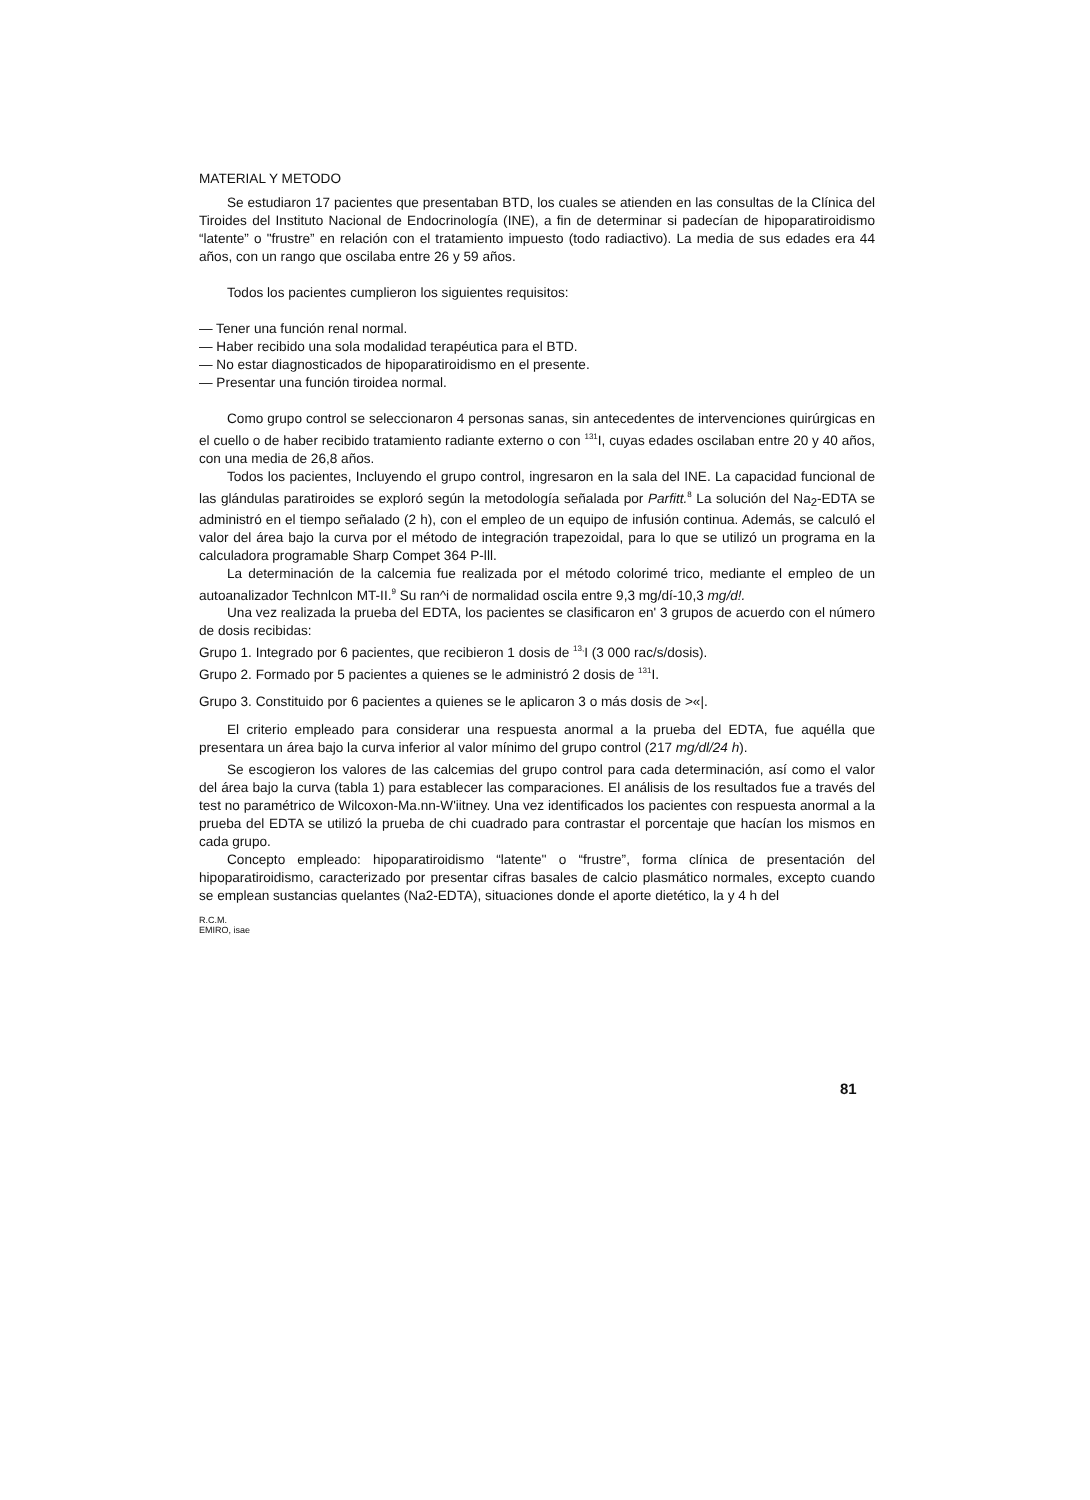MATERIAL Y METODO
Se estudiaron 17 pacientes que presentaban BTD, los cuales se atienden en las consultas de la Clínica del Tiroides del Instituto Nacional de Endocrinología (INE), a fin de determinar si padecían de hipoparatiroidismo “latente” o "frustre” en relación con el tratamiento impuesto (todo radiactivo). La media de sus edades era 44 años, con un rango que oscilaba entre 26 y 59 años.
Todos los pacientes cumplieron los siguientes requisitos:
— Tener una función renal normal.
— Haber recibido una sola modalidad terapéutica para el BTD.
— No estar diagnosticados de hipoparatiroidismo en el presente.
— Presentar una función tiroidea normal.
Como grupo control se seleccionaron 4 personas sanas, sin antecedentes de intervenciones quirúrgicas en el cuello o de haber recibido tratamiento radiante externo o con <sup>131</sup>I, cuyas edades oscilaban entre 20 y 40 años, con una media de 26,8 años.
Todos los pacientes, Incluyendo el grupo control, ingresaron en la sala del INE. La capacidad funcional de las glándulas paratiroides se exploró según la metodología señalada por Parfitt.<sup>8</sup> La solución del Na<sub>2</sub>-EDTA se administró en el tiempo señalado (2 h), con el empleo de un equipo de infusión continua. Además, se calculó el valor del área bajo la curva por el método de integración trapezoidal, para lo que se utilizó un programa en la calculadora programable Sharp Compet 364 P-lll.
La determinación de la calcemia fue realizada por el método colorimé trico, mediante el empleo de un autoanalizador Technlcon MT-II.<sup>9</sup> Su ran^i de normalidad oscila entre 9,3 mg/dí-10,3 mg/d!.
Una vez realizada la prueba del EDTA, los pacientes se clasificaron en' 3 grupos de acuerdo con el número de dosis recibidas:
Grupo 1. Integrado por 6 pacientes, que recibieron 1 dosis de <sup>13,</sup>I (3 000 rac/s/dosis).
Grupo 2. Formado por 5 pacientes a quienes se le administró 2 dosis de <sup>131</sup>I.
Grupo 3. Constituido por 6 pacientes a quienes se le aplicaron 3 o más dosis de >«|.
El criterio empleado para considerar una respuesta anormal a la prueba del EDTA, fue aquélla que presentara un área bajo la curva inferior al valor mínimo del grupo control (217 mg/dl/24 h).
Se escogieron los valores de las calcemias del grupo control para cada determinación, así como el valor del área bajo la curva (tabla 1) para establecer las comparaciones. El análisis de los resultados fue a través del test no paramétrico de Wilcoxon-Ma.nn-W'iitney. Una vez identificados los pacientes con respuesta anormal a la prueba del EDTA se utilizó la prueba de chi cuadrado para contrastar el porcentaje que hacían los mismos en cada grupo.
Concepto empleado: hipoparatiroidismo “latente'' o “frustre”, forma clínica de presentación del hipoparatiroidismo, caracterizado por presentar cifras basales de calcio plasmático normales, excepto cuando se emplean sustancias quelantes (Na2-EDTA), situaciones donde el aporte dietético, la y 4 h del
R.C.M.
EMIRO, isae
81